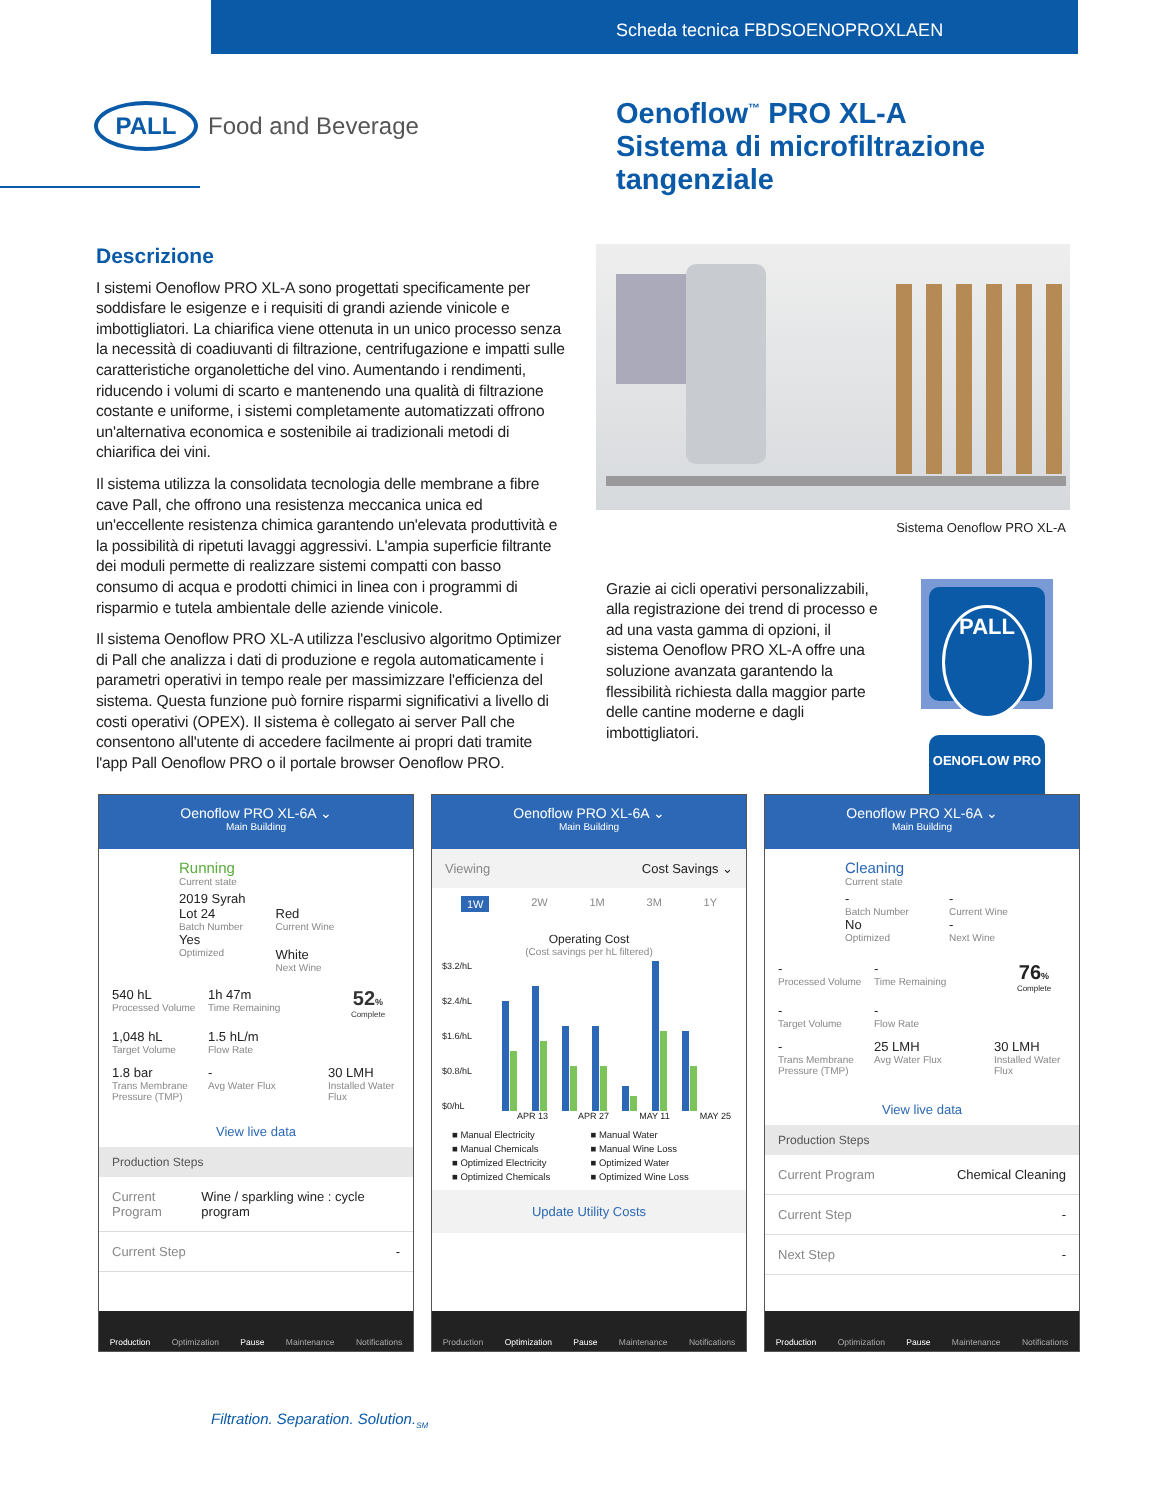Scheda tecnica FBDSOENOPROXLAEN
PALL
Food and Beverage
Oenoflow<sup>™</sup> PRO XL-A
Sistema di microfiltrazione
tangenziale
Descrizione
I sistemi Oenoflow PRO XL-A sono progettati specificamente per soddisfare le esigenze e i requisiti di grandi aziende vinicole e imbottigliatori. La chiarifica viene ottenuta in un unico processo senza la necessità di coadiuvanti di filtrazione, centrifugazione e impatti sulle caratteristiche organolettiche del vino. Aumentando i rendimenti, riducendo i volumi di scarto e mantenendo una qualità di filtrazione costante e uniforme, i sistemi completamente automatizzati offrono un'alternativa economica e sostenibile ai tradizionali metodi di chiarifica dei vini.
Il sistema utilizza la consolidata tecnologia delle membrane a fibre cave Pall, che offrono una resistenza meccanica unica ed un'eccellente resistenza chimica garantendo un'elevata produttività e la possibilità di ripetuti lavaggi aggressivi. L'ampia superficie filtrante dei moduli permette di realizzare sistemi compatti con basso consumo di acqua e prodotti chimici in linea con i programmi di risparmio e tutela ambientale delle aziende vinicole.
Il sistema Oenoflow PRO XL-A utilizza l'esclusivo algoritmo Optimizer di Pall che analizza i dati di produzione e regola automaticamente i parametri operativi in tempo reale per massimizzare l'efficienza del sistema. Questa funzione può fornire risparmi significativi a livello di costi operativi (OPEX). Il sistema è collegato ai server Pall che consentono all'utente di accedere facilmente ai propri dati tramite l'app Pall Oenoflow PRO o il portale browser Oenoflow PRO.
Sistema Oenoflow PRO XL-A
Grazie ai cicli operativi personalizzabili, alla registrazione dei trend di processo e ad una vasta gamma di opzioni, il sistema Oenoflow PRO XL-A offre una soluzione avanzata garantendo la flessibilità richiesta dalla maggior parte delle cantine moderne e dagli imbottigliatori.
PALL
OENOFLOW PRO
Oenoflow PRO XL-6A ⌄
Main Building
Running
Current state
2019 Syrah
Lot 24
Batch Number
Yes
Optimized
Red
Current Wine
White
Next Wine
540 hL
Processed Volume
1h 47m
Time Remaining
52%
Complete
1,048 hL
Target Volume
1.5 hL/m
Flow Rate
1.8 bar
Trans Membrane Pressure (TMP)
-
Avg Water Flux
30 LMH
Installed Water Flux
View live data
Production Steps
Current Program Wine / sparkling wine : cycle program
Current Step -
Production Optimization Pause Maintenance Notifications
Oenoflow PRO XL-6A ⌄
Main Building
Viewing Cost Savings ⌄
1W 2W 1M 3M 1Y
Operating Cost
(Cost savings per hL filtered)
$3.2/hL
$2.4/hL
$1.6/hL
$0.8/hL
$0/hL
APR 13 APR 27 MAY 11 MAY 25
■ Manual Electricity ■ Manual Water ■ Manual Chemicals ■ Manual Wine Loss ■ Optimized Electricity ■ Optimized Water ■ Optimized Chemicals ■ Optimized Wine Loss
Update Utility Costs
Production Optimization Pause Maintenance Notifications
Oenoflow PRO XL-6A ⌄
Main Building
Cleaning
Current state
-
Batch Number
No
Optimized
-
Current Wine
-
Next Wine
-
Processed Volume
-
Time Remaining
76%
Complete
-
Target Volume
-
Flow Rate
-
Trans Membrane Pressure (TMP)
25 LMH
Avg Water Flux
30 LMH
Installed Water Flux
View live data
Production Steps
Current Program Chemical Cleaning
Current Step -
Next Step -
Production Optimization Pause Maintenance Notifications
Filtration. Separation. Solution.<sub>SM</sub>